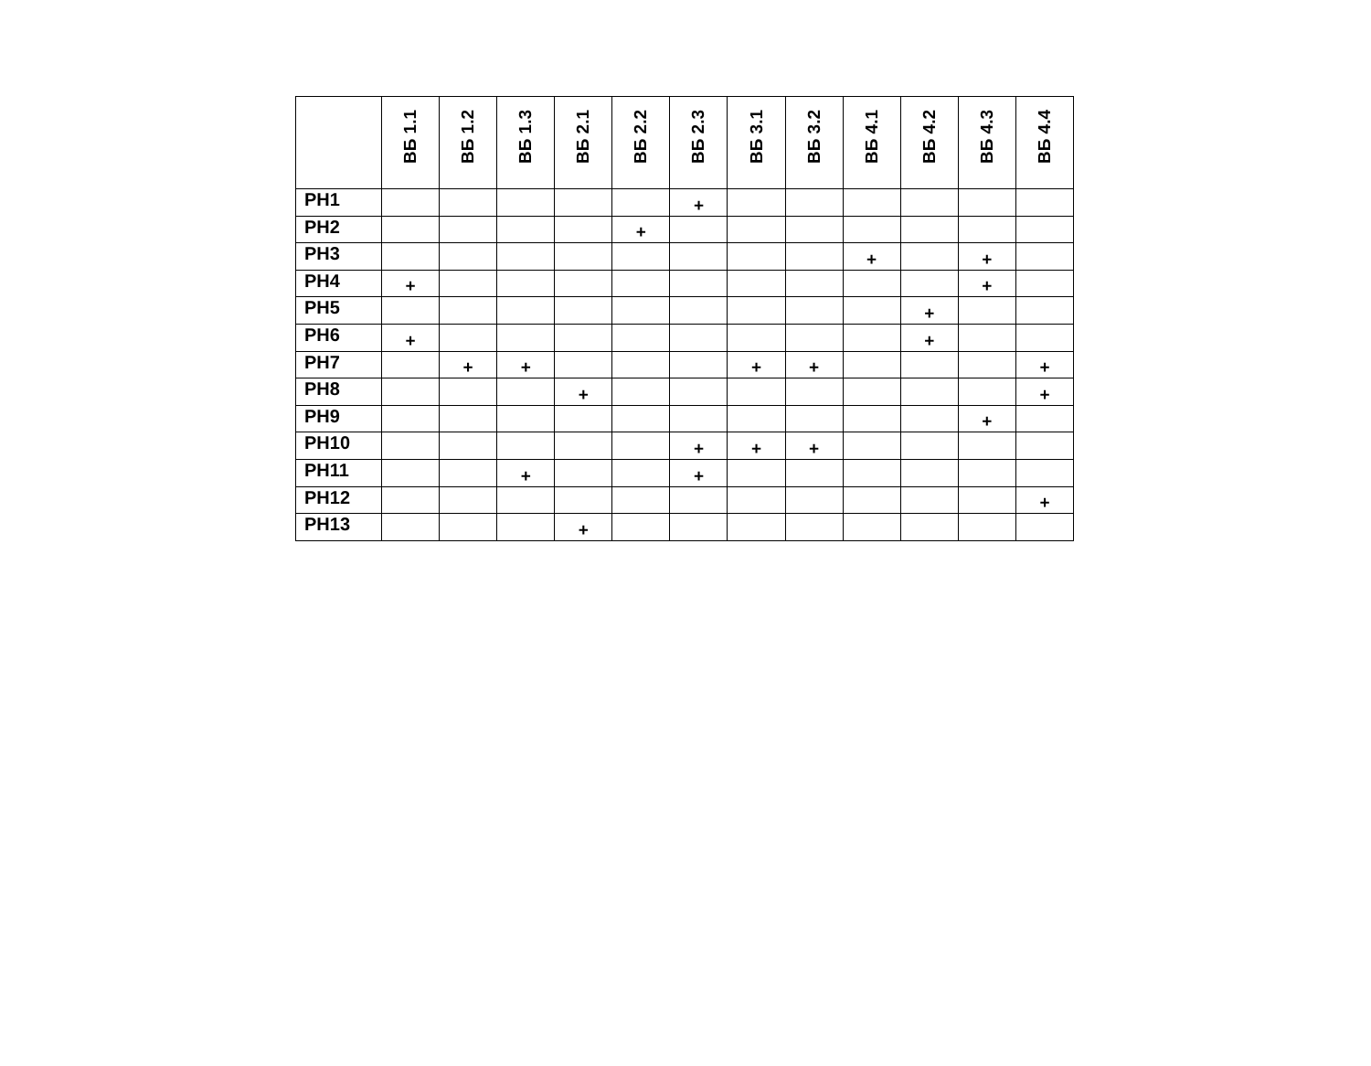| | ВБ 1.1 | ВБ 1.2 | ВБ 1.3 | ВБ 2.1 | ВБ 2.2 | ВБ 2.3 | ВБ 3.1 | ВБ 3.2 | ВБ 4.1 | ВБ 4.2 | ВБ 4.3 | ВБ 4.4 |
| --- | --- | --- | --- | --- | --- | --- | --- | --- | --- | --- | --- | --- |
| РН1 | | | | | | + | | | | | | |
| РН2 | | | | | + | | | | | | | |
| РН3 | | | | | | | | | + | | + | |
| РН4 | + | | | | | | | | | | + | |
| РН5 | | | | | | | | | | + | | |
| РН6 | + | | | | | | | | | + | | |
| РН7 | | + | + | | | | + | + | | | | + |
| РН8 | | | | + | | | | | | | | + |
| РН9 | | | | | | | | | | | + | |
| РН10 | | | | | | + | + | + | | | | |
| РН11 | | | + | | | + | | | | | | |
| РН12 | | | | | | | | | | | | + |
| РН13 | | | | + | | | | | | | | |